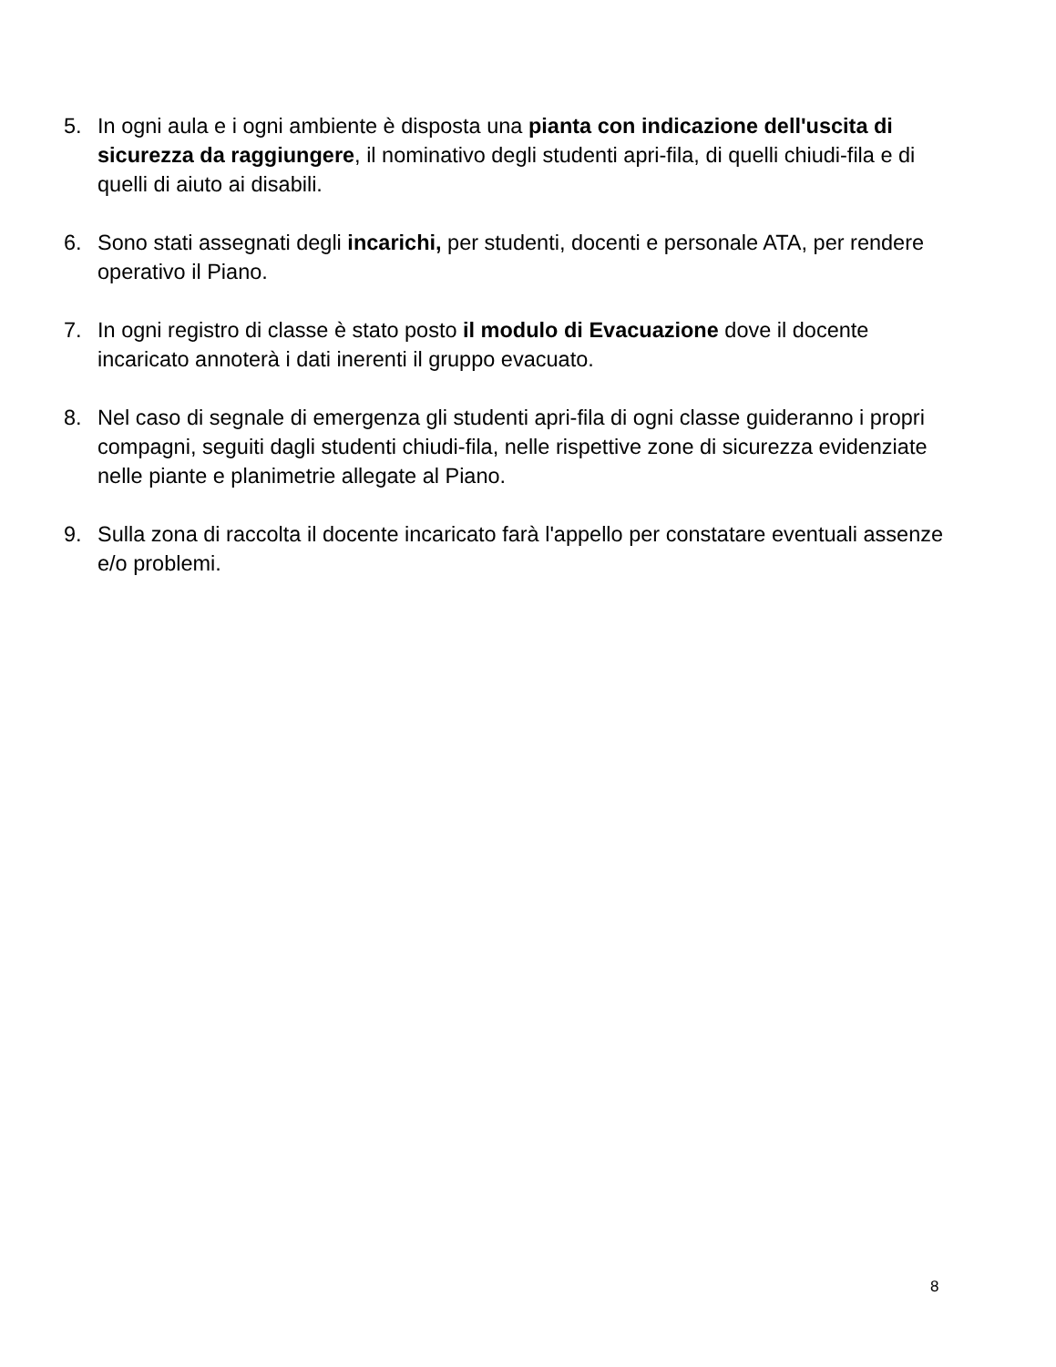5. In ogni aula e i ogni ambiente è disposta una pianta con indicazione dell'uscita di sicurezza da raggiungere, il nominativo degli studenti apri-fila, di quelli chiudi-fila e di quelli di aiuto ai disabili.
6. Sono stati assegnati degli incarichi, per studenti, docenti e personale ATA, per rendere operativo il Piano.
7. In ogni registro di classe è stato posto il modulo di Evacuazione dove il docente incaricato annoterà i dati inerenti il gruppo evacuato.
8. Nel caso di segnale di emergenza gli studenti apri-fila di ogni classe guideranno i propri compagni, seguiti dagli studenti chiudi-fila, nelle rispettive zone di sicurezza evidenziate nelle piante e planimetrie allegate al Piano.
9. Sulla zona di raccolta il docente incaricato farà l'appello per constatare eventuali assenze e/o problemi.
8